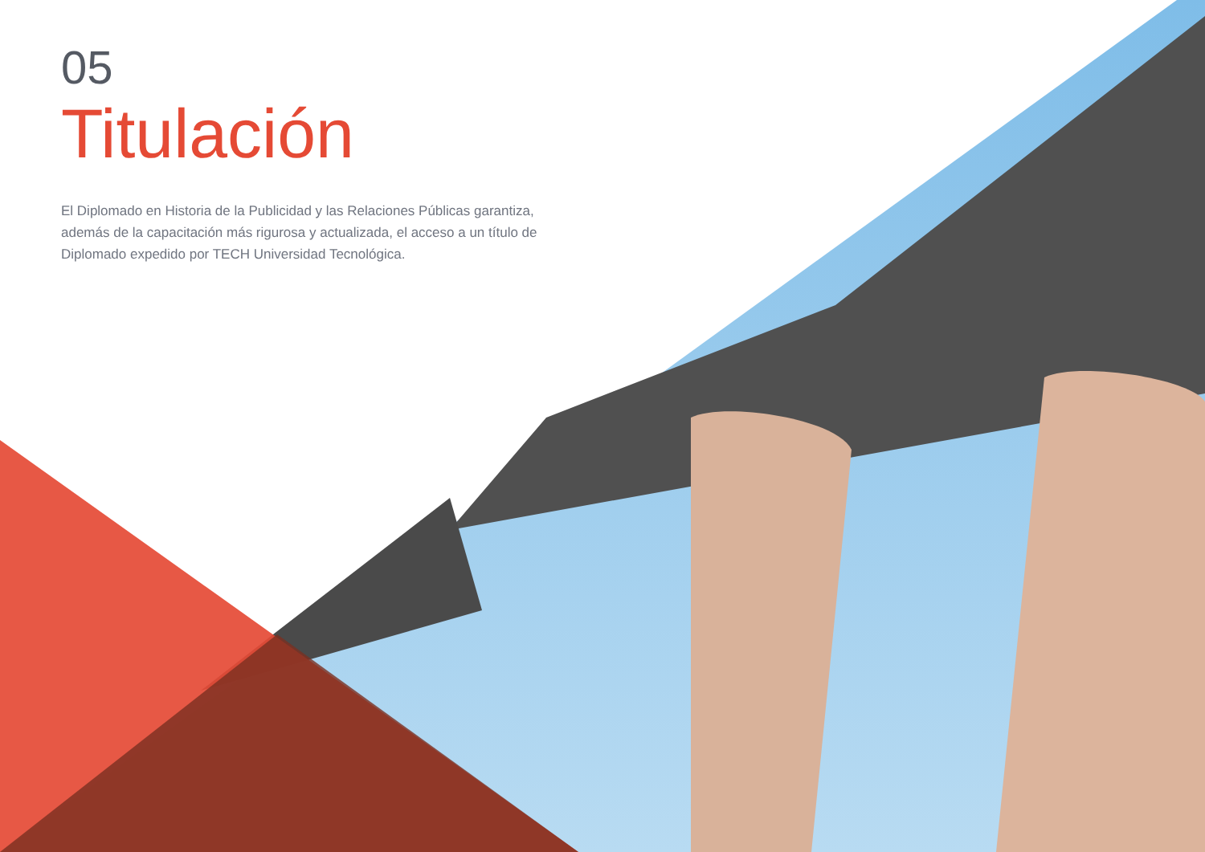05
Titulación
El Diplomado en Historia de la Publicidad y las Relaciones Públicas garantiza, además de la capacitación más rigurosa y actualizada, el acceso a un título de Diplomado expedido por TECH Universidad Tecnológica.